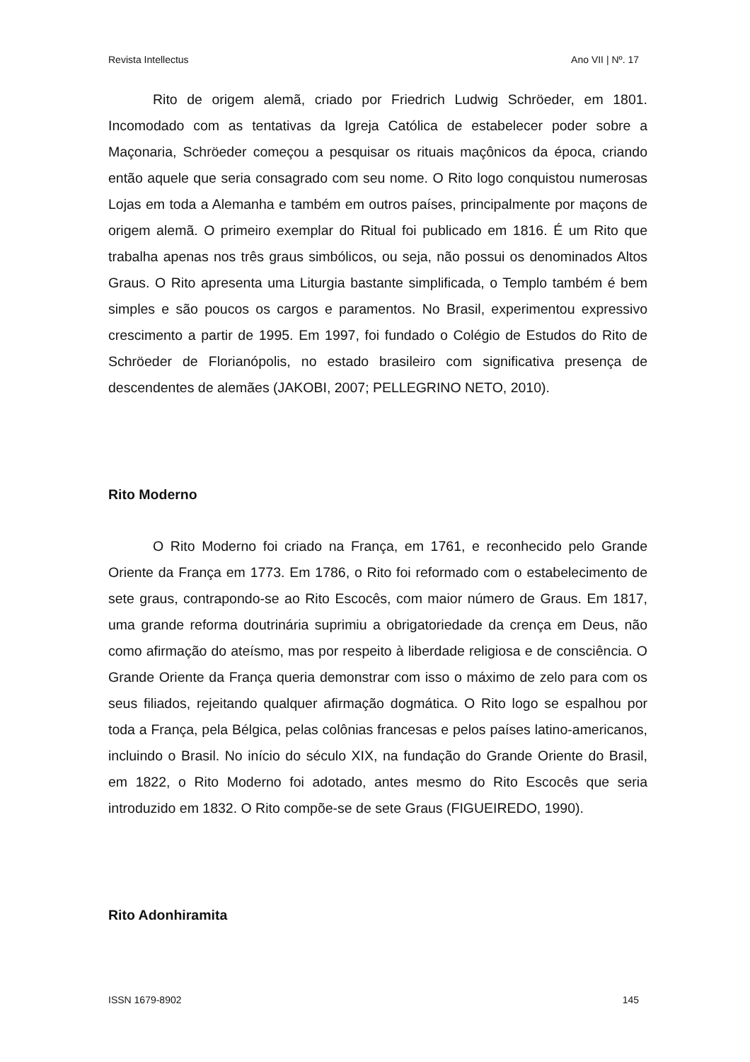Revista Intellectus Ano VII | Nº. 17
Rito de origem alemã, criado por Friedrich Ludwig Schröeder, em 1801. Incomodado com as tentativas da Igreja Católica de estabelecer poder sobre a Maçonaria, Schröeder começou a pesquisar os rituais maçônicos da época, criando então aquele que seria consagrado com seu nome. O Rito logo conquistou numerosas Lojas em toda a Alemanha e também em outros países, principalmente por maçons de origem alemã. O primeiro exemplar do Ritual foi publicado em 1816. É um Rito que trabalha apenas nos três graus simbólicos, ou seja, não possui os denominados Altos Graus. O Rito apresenta uma Liturgia bastante simplificada, o Templo também é bem simples e são poucos os cargos e paramentos. No Brasil, experimentou expressivo crescimento a partir de 1995. Em 1997, foi fundado o Colégio de Estudos do Rito de Schröeder de Florianópolis, no estado brasileiro com significativa presença de descendentes de alemães (JAKOBI, 2007; PELLEGRINO NETO, 2010).
Rito Moderno
O Rito Moderno foi criado na França, em 1761, e reconhecido pelo Grande Oriente da França em 1773. Em 1786, o Rito foi reformado com o estabelecimento de sete graus, contrapondo-se ao Rito Escocês, com maior número de Graus. Em 1817, uma grande reforma doutrinária suprimiu a obrigatoriedade da crença em Deus, não como afirmação do ateísmo, mas por respeito à liberdade religiosa e de consciência. O Grande Oriente da França queria demonstrar com isso o máximo de zelo para com os seus filiados, rejeitando qualquer afirmação dogmática. O Rito logo se espalhou por toda a França, pela Bélgica, pelas colônias francesas e pelos países latino-americanos, incluindo o Brasil. No início do século XIX, na fundação do Grande Oriente do Brasil, em 1822, o Rito Moderno foi adotado, antes mesmo do Rito Escocês que seria introduzido em 1832. O Rito compõe-se de sete Graus (FIGUEIREDO, 1990).
Rito Adonhiramita
ISSN 1679-8902 145